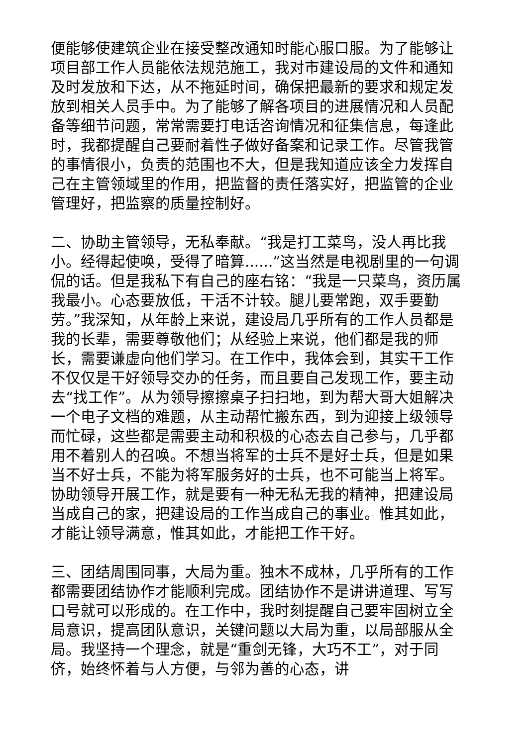便能够使建筑企业在接受整改通知时能心服口服。为了能够让项目部工作人员能依法规范施工，我对市建设局的文件和通知及时发放和下达，从不拖延时间，确保把最新的要求和规定发放到相关人员手中。为了能够了解各项目的进展情况和人员配备等细节问题，常常需要打电话咨询情况和征集信息，每逢此时，我都提醒自己要耐着性子做好备案和记录工作。尽管我管的事情很小，负责的范围也不大，但是我知道应该全力发挥自己在主管领域里的作用，把监督的责任落实好，把监管的企业管理好，把监察的质量控制好。
二、协助主管领导，无私奉献。“我是打工菜鸟，没人再比我小。经得起使唤，受得了暗算......”这当然是电视剧里的一句调侃的话。但是我私下有自己的座右铭：“我是一只菜鸟，资历属我最小。心态要放低，干活不计较。腿儿要常跑，双手要勤劳。”我深知，从年龄上来说，建设局几乎所有的工作人员都是我的长辈，需要尊敬他们；从经验上来说，他们都是我的师长，需要谦虚向他们学习。在工作中，我体会到，其实干工作不仅仅是干好领导交办的任务，而且要自己发现工作，要主动去“找工作”。从为领导擦擦桌子扫扫地，到为帮大哥大姐解决一个电子文档的难题，从主动帮忙搬东西，到为迎接上级领导而忙碌，这些都是需要主动和积极的心态去自己参与，几乎都用不着别人的召唤。不想当将军的士兵不是好士兵，但是如果当不好士兵，不能为将军服务好的士兵，也不可能当上将军。协助领导开展工作，就是要有一种无私无我的精神，把建设局当成自己的家，把建设局的工作当成自己的事业。惟其如此，才能让领导满意，惟其如此，才能把工作干好。
三、团结周围同事，大局为重。独木不成林，几乎所有的工作都需要团结协作才能顺利完成。团结协作不是讲讲道理、写写口号就可以形成的。在工作中，我时刻提醒自己要牢固树立全局意识，提高团队意识，关键问题以大局为重，以局部服从全局。我坚持一个理念，就是“重剑无锋，大巧不工”，对于同侪，始终怀着与人方便，与邻为善的心态，讲